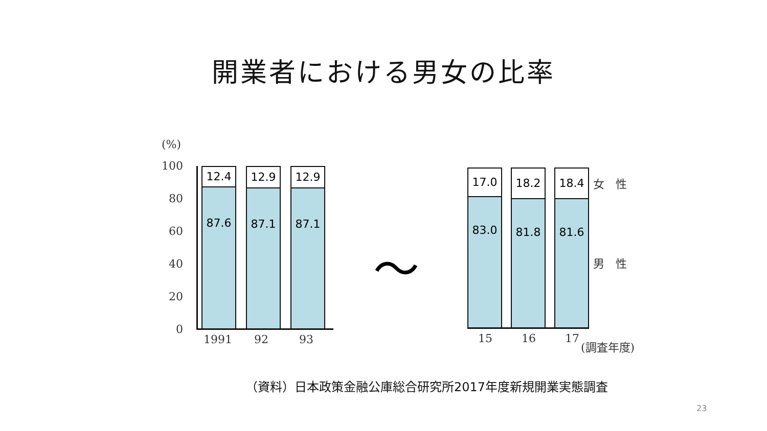開業者における男女の比率
(%)
100
80
60
40
20
0
12.4
87.6
12.9
87.1
12.9
87.1
1991 92 93
〜
17.0
83.0
18.2
81.8
18.4
81.6
女　性
男　性
15 16 17 (調査年度)
（資料）日本政策金融公庫総合研究所2017年度新規開業実態調査
23